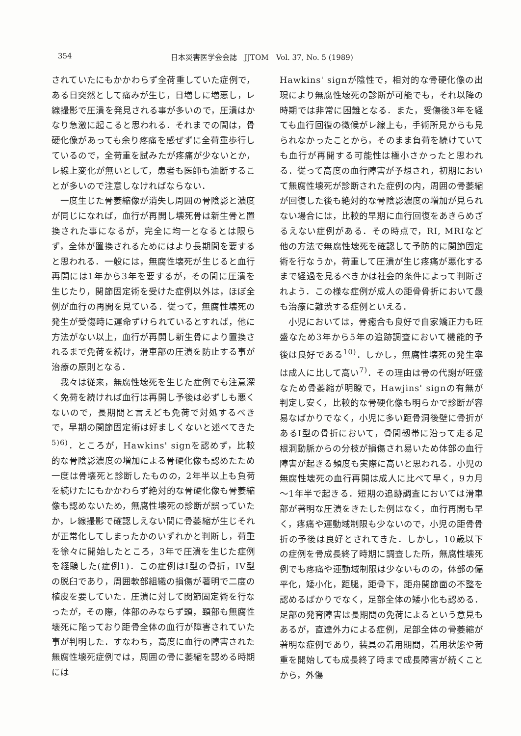354 日本災害医学会会誌　JJTOM　Vol. 37, No. 5 (1989)
されていたにもかかわらず全荷重していた症例で，ある日突然として痛みが生じ，日増しに増悪し，レ線撮影で圧潰を発見される事が多いので，圧潰はかなり急激に起こると思われる．それまでの間は，骨硬化像があっても余り疼痛を感ぜずに全荷重歩行しているので，全荷重を試みたが疼痛が少ないとか，レ線上変化が無いとして，患者も医師も油断することが多いので注意しなければならない．
一度生じた骨萎縮像が消失し周囲の骨陰影と濃度が同じになれば，血行が再開し壊死骨は新生骨と置換された事になるが，完全に均一となるとは限らず，全体が置換されるためにはより長期間を要すると思われる．一般には，無腐性壊死が生じると血行再開には1年から3年を要するが，その間に圧潰を生じたり，関節固定術を受けた症例以外は，ほぼ全例が血行の再開を見ている．従って，無腐性壊死の発生が受傷時に運命ずけられているとすれば，他に方法がない以上，血行が再開し新生骨により置換されるまで免荷を続け，滑車部の圧潰を防止する事が治療の原則となる．
我々は従来，無腐性壊死を生じた症例でも注意深く免荷を続ければ血行は再開し予後は必ずしも悪くないので，長期間と言えども免荷で対処するべきで，早期の関節固定術は好ましくないと述べてきた<sup>5)6)</sup>．ところが，Hawkins' signを認めず，比較的な骨陰影濃度の増加による骨硬化像も認めたため一度は骨壊死と診断したものの，2年半以上も負荷を続けたにもかかわらず絶対的な骨硬化像も骨萎縮像も認めないため，無腐性壊死の診断が誤っていたか，レ線撮影で確認しえない間に骨萎縮が生じそれが正常化してしまったかのいずれかと判断し，荷重を徐々に開始したところ，3年で圧潰を生じた症例を経験した(症例1)．この症例はI型の骨折，IV型の脱臼であり，周囲軟部組織の損傷が著明で二度の植皮を要していた．圧潰に対して関節固定術を行なったが，その際，体部のみならず頭，頚部も無腐性壊死に陥っており距骨全体の血行が障害されていた事が判明した．すなわち，高度に血行の障害された無腐性壊死症例では，周囲の骨に萎縮を認める時期には
Hawkins' signが陰性で，相対的な骨硬化像の出現により無腐性壊死の診断が可能でも，それ以降の時期では非常に困難となる．また，受傷後3年を経ても血行回復の徴候がレ線上も，手術所見からも見られなかったことから，そのまま負荷を続けていても血行が再開する可能性は極小さかったと思われる．従って高度の血行障害が予想され，初期において無腐性壊死が診断された症例の内，周囲の骨萎縮が回復した後も絶対的な骨陰影濃度の増加が見られない場合には，比較的早期に血行回復をあきらめざるえない症例がある．その時点で，RI, MRIなど他の方法で無腐性壊死を確認して予防的に関節固定術を行なうか，荷重して圧潰が生じ疼痛が悪化するまで経過を見るべきかは社会的条件によって判断されよう．この様な症例が成人の距骨骨折において最も治療に難渋する症例といえる．
小児においては，骨癒合も良好で自家矯正力も旺盛なため3年から5年の追跡調査において機能的予後は良好である<sup>10)</sup>．しかし，無腐性壊死の発生率は成人に比して高い<sup>7)</sup>．その理由は骨の代謝が旺盛なため骨萎縮が明瞭で，Hawjins' signの有無が判定し安く，比較的な骨硬化像も明らかで診断が容易なばかりでなく，小児に多い距骨洞後壁に骨折があるI型の骨折において，骨間靱帯に沿って走る足根洞動脈からの分枝が損傷され易いため体部の血行障害が起きる頻度も実際に高いと思われる．小児の無腐性壊死の血行再開は成人に比べて早く，9カ月～1年半で起きる．短期の追跡調査においては滑車部が著明な圧潰をきたした例はなく，血行再開も早く，疼痛や運動域制限も少ないので，小児の距骨骨折の予後は良好とされてきた．しかし，10歳以下の症例を骨成長終了時期に調査した所，無腐性壊死例でも疼痛や運動域制限は少ないものの，体部の偏平化，矮小化，距腿，距骨下，距舟関節面の不整を認めるばかりでなく，足部全体の矮小化も認める．足部の発育障害は長期間の免荷によるという意見もあるが，直達外力による症例，足部全体の骨萎縮が著明な症例であり，装具の着用期間，着用状態や荷重を開始しても成長終了時まで成長障害が続くことから，外傷